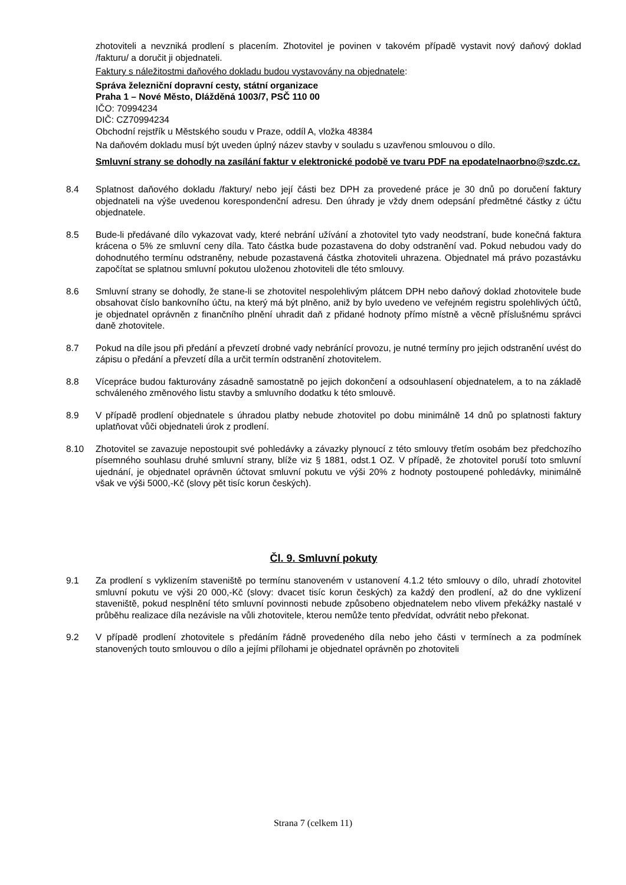zhotoviteli a nevzniká prodlení s placením. Zhotovitel je povinen v takovém případě vystavit nový daňový doklad /fakturu/ a doručit ji objednateli.
Faktury s náležitostmi daňového dokladu budou vystavovány na objednatele:
Správa železniční dopravní cesty, státní organizace
Praha 1 – Nové Město, Dlážděná 1003/7, PSČ 110 00
IČO: 70994234
DIČ: CZ70994234
Obchodní rejstřík u Městského soudu v Praze, oddíl A, vložka 48384
Na daňovém dokladu musí být uveden úplný název stavby v souladu s uzavřenou smlouvou o dílo.
Smluvní strany se dohodly na zasílání faktur v elektronické podobě ve tvaru PDF na epodatelnaorbno@szdc.cz.
8.4 Splatnost daňového dokladu /faktury/ nebo její části bez DPH za provedené práce je 30 dnů po doručení faktury objednateli na výše uvedenou korespondenční adresu. Den úhrady je vždy dnem odepsání předmětné částky z účtu objednatele.
8.5 Bude-li předávané dílo vykazovat vady, které nebrání užívání a zhotovitel tyto vady neodstraní, bude konečná faktura krácena o 5% ze smluvní ceny díla. Tato částka bude pozastavena do doby odstranění vad. Pokud nebudou vady do dohodnutého termínu odstraněny, nebude pozastavená částka zhotoviteli uhrazena. Objednatel má právo pozastávku započítat se splatnou smluvní pokutou uloženou zhotoviteli dle této smlouvy.
8.6 Smluvní strany se dohodly, že stane-li se zhotovitel nespolehlivým plátcem DPH nebo daňový doklad zhotovitele bude obsahovat číslo bankovního účtu, na který má být plněno, aniž by bylo uvedeno ve veřejném registru spolehlivých účtů, je objednatel oprávněn z finančního plnění uhradit daň z přidané hodnoty přímo místně a věcně příslušnému správci daně zhotovitele.
8.7 Pokud na díle jsou při předání a převzetí drobné vady nebránící provozu, je nutné termíny pro jejich odstranění uvést do zápisu o předání a převzetí díla a určit termín odstranění zhotovitelem.
8.8 Vícepráce budou fakturovány zásadně samostatně po jejich dokončení a odsouhlasení objednatelem, a to na základě schváleného změnového listu stavby a smluvního dodatku k této smlouvě.
8.9 V případě prodlení objednatele s úhradou platby nebude zhotovitel po dobu minimálně 14 dnů po splatnosti faktury uplatňovat vůči objednateli úrok z prodlení.
8.10 Zhotovitel se zavazuje nepostoupit své pohledávky a závazky plynoucí z této smlouvy třetím osobám bez předchozího písemného souhlasu druhé smluvní strany, blíže viz § 1881, odst.1 OZ. V případě, že zhotovitel poruší toto smluvní ujednání, je objednatel oprávněn účtovat smluvní pokutu ve výši 20% z hodnoty postoupené pohledávky, minimálně však ve výši 5000,-Kč (slovy pět tisíc korun českých).
Čl. 9. Smluvní pokuty
9.1 Za prodlení s vyklizením staveniště po termínu stanoveném v ustanovení 4.1.2 této smlouvy o dílo, uhradí zhotovitel smluvní pokutu ve výši 20 000,-Kč (slovy: dvacet tisíc korun českých) za každý den prodlení, až do dne vyklizení staveniště, pokud nesplnění této smluvní povinnosti nebude způsobeno objednatelem nebo vlivem překážky nastalé v průběhu realizace díla nezávisle na vůli zhotovitele, kterou nemůže tento předvídat, odvrátit nebo překonat.
9.2 V případě prodlení zhotovitele s předáním řádně provedeného díla nebo jeho části v termínech a za podmínek stanovených touto smlouvou o dílo a jejími přílohami je objednatel oprávněn po zhotoviteli
Strana 7 (celkem 11)